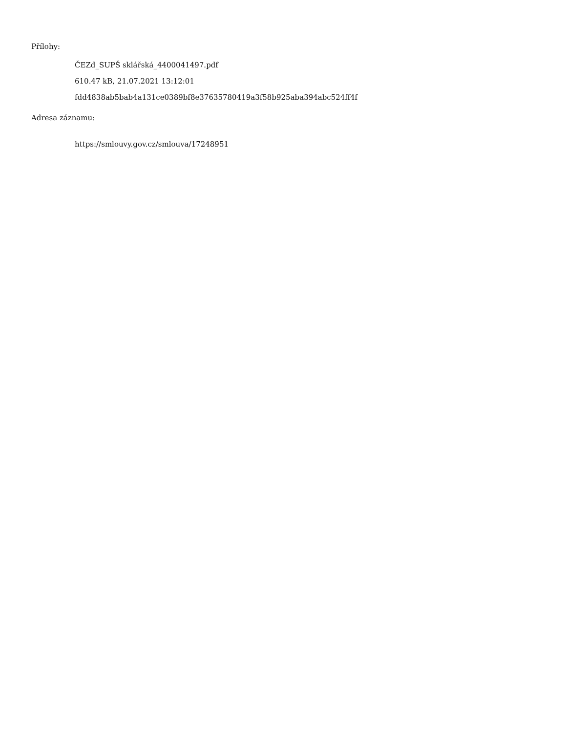Přílohy:
ČEZd_SUPŠ sklářská_4400041497.pdf
610.47 kB, 21.07.2021 13:12:01
fdd4838ab5bab4a131ce0389bf8e37635780419a3f58b925aba394abc524ff4f
Adresa záznamu:
https://smlouvy.gov.cz/smlouva/17248951